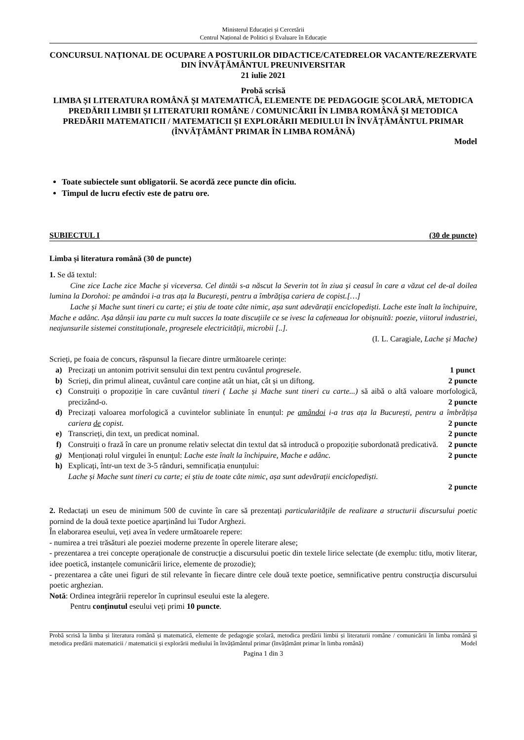Ministerul Educației și Cercetării
Centrul Național de Politici și Evaluare în Educație
CONCURSUL NAȚIONAL DE OCUPARE A POSTURILOR DIDACTICE/CATEDRELOR VACANTE/REZERVATE DIN ÎNVĂȚĂMÂNTUL PREUNIVERSITAR
21 iulie 2021
Probă scrisă
LIMBA ȘI LITERATURA ROMÂNĂ ȘI MATEMATICĂ, ELEMENTE DE PEDAGOGIE ȘCOLARĂ, METODICA PREDĂRII LIMBII ȘI LITERATURII ROMÂNE / COMUNICĂRII ÎN LIMBA ROMÂNĂ ȘI METODICA PREDĂRII MATEMATICII / MATEMATICII ȘI EXPLORĂRII MEDIULUI ÎN ÎNVĂȚĂMÂNTUL PRIMAR (ÎNVĂȚĂMÂNT PRIMAR ÎN LIMBA ROMÂNĂ)
Model
Toate subiectele sunt obligatorii. Se acordă zece puncte din oficiu.
Timpul de lucru efectiv este de patru ore.
SUBIECTUL I (30 de puncte)
Limba și literatura română (30 de puncte)
1. Se dă textul:
Cine zice Lache zice Mache și viceversa. Cel dintâi s-a născut la Severin tot în ziua și ceasul în care a văzut cel de-al doilea lumina la Dorohoi: pe amândoi i-a tras ața la București, pentru a îmbrățișa cariera de copist.[…]
Lache și Mache sunt tineri cu carte; ei știu de toate câte nimic, așa sunt adevărații enciclopediști. Lache este înalt la închipuire, Mache e adânc. Așa dânșii iau parte cu mult succes la toate discuțiile ce se ivesc la cafeneaua lor obișnuită: poezie, viitorul industriei, neajunsurile sistemei constituționale, progresele electricității, microbii [..].
(I. L. Caragiale, Lache și Mache)
Scrieți, pe foaia de concurs, răspunsul la fiecare dintre următoarele cerințe:
a) Precizați un antonim potrivit sensului din text pentru cuvântul progresele. 1 punct
b) Scrieți, din primul alineat, cuvântul care conține atât un hiat, cât și un diftong. 2 puncte
c) Construiți o propoziție în care cuvântul tineri ( Lache și Mache sunt tineri cu carte...) să aibă o altă valoare morfologică, precizând-o. 2 puncte
d) Precizați valoarea morfologică a cuvintelor subliniate în enunțul: pe amândoi i-a tras ața la București, pentru a îmbrățișa cariera de copist. 2 puncte
e) Transcrieți, din text, un predicat nominal. 2 puncte
f) Construiți o frază în care un pronume relativ selectat din textul dat să introducă o propoziție subordonată predicativă. 2 puncte
g) Menționați rolul virgulei în enunțul: Lache este înalt la închipuire, Mache e adânc. 2 puncte
h) Explicați, într-un text de 3-5 rânduri, semnificația enunțului:
Lache și Mache sunt tineri cu carte; ei știu de toate câte nimic, așa sunt adevărații enciclopediști.
2 puncte
2. Redactați un eseu de minimum 500 de cuvinte în care să prezentați particularitățile de realizare a structurii discursului poetic pornind de la două texte poetice aparținând lui Tudor Arghezi.
În elaborarea eseului, veți avea în vedere următoarele repere:
- numirea a trei trăsături ale poeziei moderne prezente în operele literare alese;
- prezentarea a trei concepte operaționale de construcție a discursului poetic din textele lirice selectate (de exemplu: titlu, motiv literar, idee poetică, instanțele comunicării lirice, elemente de prozodie);
- prezentarea a câte unei figuri de stil relevante în fiecare dintre cele două texte poetice, semnificative pentru construcția discursului poetic arghezian.
Notă: Ordinea integrării reperelor în cuprinsul eseului este la alegere.
Pentru conținutul eseului veți primi 10 puncte.
Probă scrisă la limba și literatura română și matematică, elemente de pedagogie școlară, metodica predării limbii și literaturii române / comunicării în limba română și metodica predării matematicii / matematicii și explorării mediului în învățământul primar (învățământ primar în limba română) Model
Pagina 1 din 3